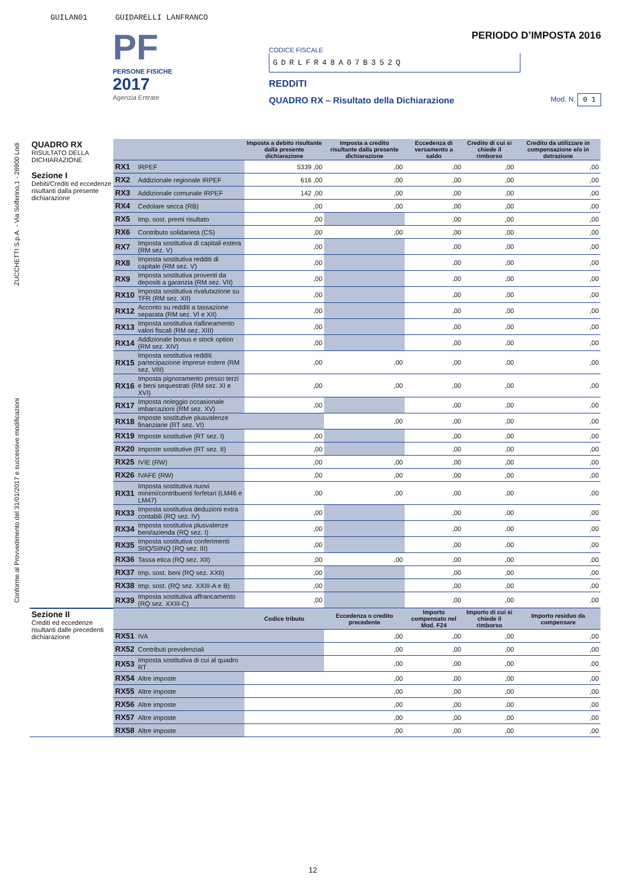GUILAN01 GUIDARELLI LANFRANCO
ZUCCHETTI S.p.A. - Via Solferino,1 - 26900 Lodi
Conforme al Provvedimento del 31/01/2017 e successive modificazioni
PF
PERSONE FISICHE
2017
Agenzia Entrate
PERIODO D’IMPOSTA 2016
CODICE FISCALE
GDRLFR48A07B352Q
REDDITI
QUADRO RX – Risultato della Dichiarazione Mod. N. 0 1
| QUADRO RX RISULTATO DELLA DICHIARAZIONE Sezione I Debiti/Crediti ed eccedenze risultanti dalla presente dichiarazione | | | Imposta a debito risultante dalla presente dichiarazione | Imposta a credito risultante dalla presente dichiarazione | Eccedenza di versamento a saldo | Credito di cui si chiede il rimborso | Credito da utilizzare in compensazione e/o in detrazione |
| | RX1 | IRPEF | 5339 ,00 | ,00 | ,00 | ,00 | ,00 |
| | RX2 | Addizionale regionale IRPEF | 616 ,00 | ,00 | ,00 | ,00 | ,00 |
| | RX3 | Addizionale comunale IRPEF | 142 ,00 | ,00 | ,00 | ,00 | ,00 |
| | RX4 | Cedolare secca (RB) | ,00 | ,00 | ,00 | ,00 | ,00 |
| | RX5 | Imp. sost. premi risultato | ,00 | | ,00 | ,00 | ,00 |
| | RX6 | Contributo solidarietà (CS) | ,00 | ,00 | ,00 | ,00 | ,00 |
| | RX7 | Imposta sostitutiva di capitali estera (RM sez. V) | ,00 | | ,00 | ,00 | ,00 |
| | RX8 | Imposta sostitutiva redditi di capitale (RM sez. V) | ,00 | | ,00 | ,00 | ,00 |
| | RX9 | Imposta sostitutiva proventi da depositi a garanzia (RM sez. VII) | ,00 | | ,00 | ,00 | ,00 |
| | RX10 | Imposta sostitutiva rivalutazione su TFR (RM sez. XII) | ,00 | | ,00 | ,00 | ,00 |
| | RX12 | Acconto su redditi a tassazione separata (RM sez. VI e XII) | ,00 | | ,00 | ,00 | ,00 |
| | RX13 | Imposta sostitutiva riallineamento valori fiscali (RM sez. XIII) | ,00 | | ,00 | ,00 | ,00 |
| | RX14 | Addizionale bonus e stock option (RM sez. XIV) | ,00 | | ,00 | ,00 | ,00 |
| | RX15 | Imposta sostitutiva redditi partecipazione imprese estere (RM sez. VIII) | ,00 | ,00 | ,00 | ,00 | ,00 |
| | RX16 | Imposta pignoramento presso terzi e beni sequestrati (RM sez. XI e XVI) | ,00 | ,00 | ,00 | ,00 | ,00 |
| | RX17 | Imposta noleggio occasionale imbarcazioni (RM sez. XV) | ,00 | | ,00 | ,00 | ,00 |
| | RX18 | Imposte sostitutive plusvalenze finanziarie (RT sez. VI) | | ,00 | ,00 | ,00 | ,00 |
| | RX19 | Imposte sostitutive (RT sez. I) | ,00 | | ,00 | ,00 | ,00 |
| | RX20 | Imposte sostitutive (RT sez. II) | ,00 | | ,00 | ,00 | ,00 |
| | RX25 | IVIE (RW) | ,00 | ,00 | ,00 | ,00 | ,00 |
| | RX26 | IVAFE (RW) | ,00 | ,00 | ,00 | ,00 | ,00 |
| | RX31 | Imposta sostitutiva nuovi minimi/contribuenti forfetari (LM46 e LM47) | ,00 | ,00 | ,00 | ,00 | ,00 |
| | RX33 | Imposta sostitutiva deduzioni extra contabili (RQ sez. IV) | ,00 | | ,00 | ,00 | ,00 |
| | RX34 | Imposta sostitutiva plusvalenze beni/azienda (RQ sez. I) | ,00 | | ,00 | ,00 | ,00 |
| | RX35 | Imposta sostitutiva conferimenti SIIQ/SIINQ (RQ sez. III) | ,00 | | ,00 | ,00 | ,00 |
| | RX36 | Tassa etica (RQ sez. XII) | ,00 | ,00 | ,00 | ,00 | ,00 |
| | RX37 | Imp. sost. beni (RQ sez. XXII) | ,00 | | ,00 | ,00 | ,00 |
| | RX38 | Imp. sost. (RQ sez. XXIII-A e B) | ,00 | | ,00 | ,00 | ,00 |
| | RX39 | Imposta sostitutiva affrancamento (RQ sez. XXIII-C) | ,00 | | ,00 | ,00 | ,00 |
| Sezione II Crediti ed eccedenze risultanti dalle precedenti dichiarazione | | | Codice tributo | Eccedenza o credito precedente | Importo compensato nel Mod. F24 | Importo di cui si chiede il rimborso | Importo residuo da compensare |
| | RX51 | IVA | | ,00 | ,00 | ,00 | ,00 |
| | RX52 | Contributi previdenziali | | ,00 | ,00 | ,00 | ,00 |
| | RX53 | Imposta sostitutiva di cui al quadro RT | | ,00 | ,00 | ,00 | ,00 |
| | RX54 | Altre imposte | | ,00 | ,00 | ,00 | ,00 |
| | RX55 | Altre imposte | | ,00 | ,00 | ,00 | ,00 |
| | RX56 | Altre imposte | | ,00 | ,00 | ,00 | ,00 |
| | RX57 | Altre imposte | | ,00 | ,00 | ,00 | ,00 |
| | RX58 | Altre imposte | | ,00 | ,00 | ,00 | ,00 |
12